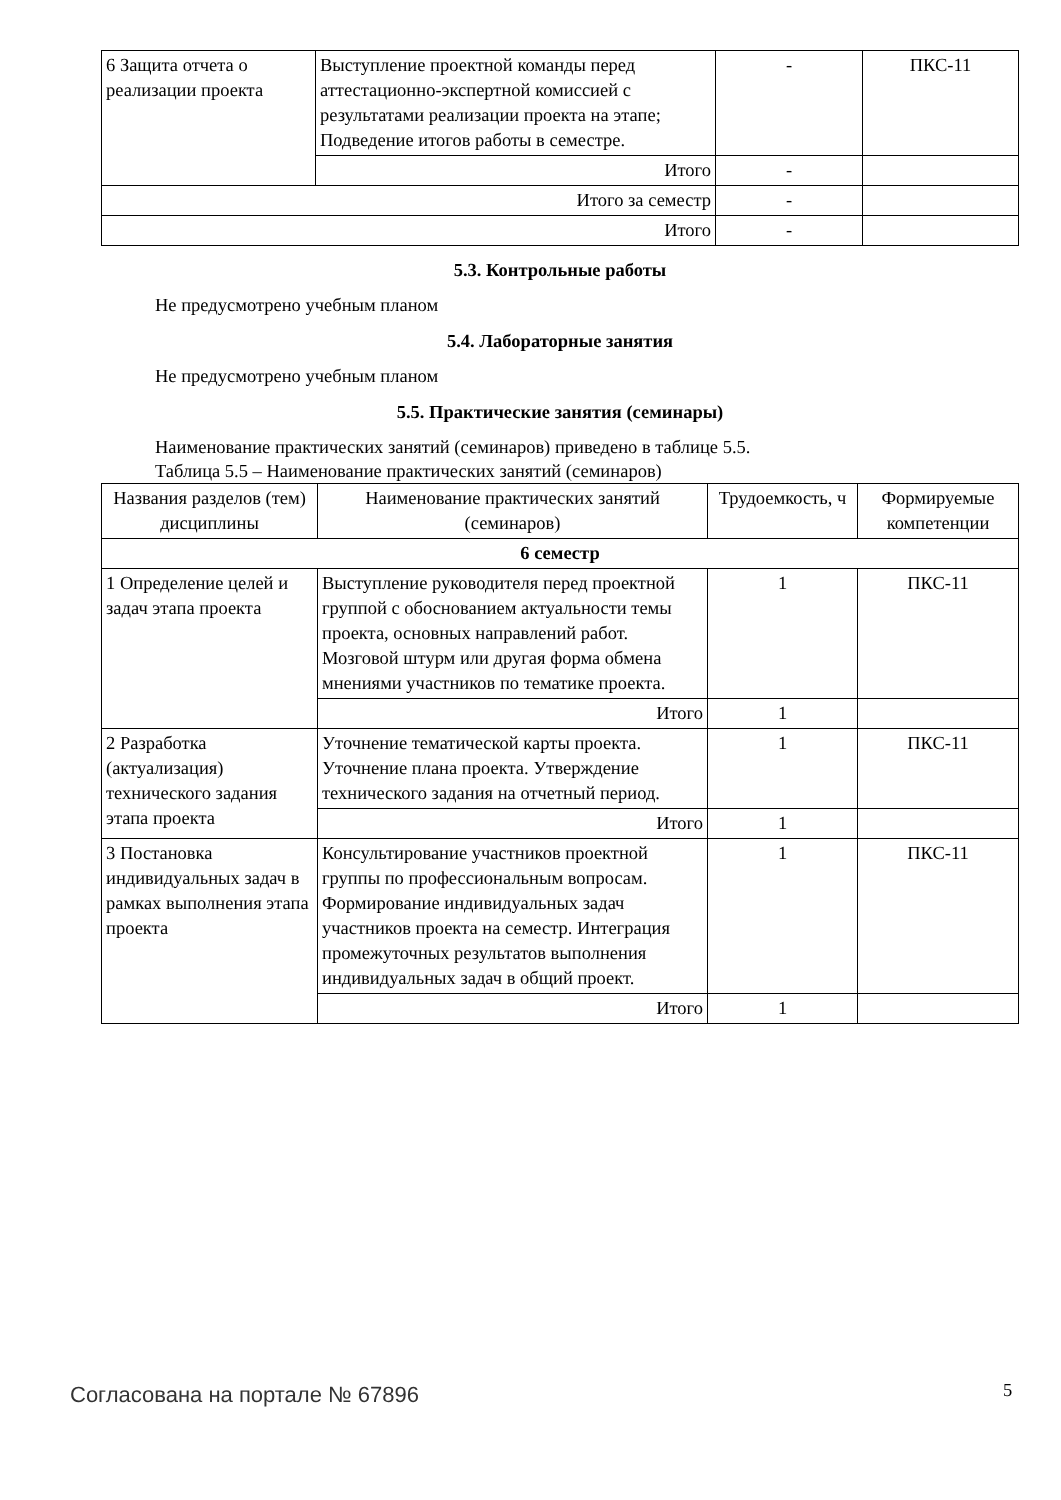| 6 Защита отчета о реализации проекта | Выступление проектной команды перед аттестационно-экспертной комиссией с результатами реализации проекта на этапе; Подведение итогов работы в семестре. | - | ПКС-11 |
| | Итого | - | |
| Итого за семестр | | - | |
| Итого | | - | |
5.3. Контрольные работы
Не предусмотрено учебным планом
5.4. Лабораторные занятия
Не предусмотрено учебным планом
5.5. Практические занятия (семинары)
Наименование практических занятий (семинаров) приведено в таблице 5.5.
Таблица 5.5 – Наименование практических занятий (семинаров)
| Названия разделов (тем) дисциплины | Наименование практических занятий (семинаров) | Трудоемкость, ч | Формируемые компетенции |
| --- | --- | --- | --- |
| 6 семестр | | | |
| 1 Определение целей и задач этапа проекта | Выступление руководителя перед проектной группой с обоснованием актуальности темы проекта, основных направлений работ. Мозговой штурм или другая форма обмена мнениями участников по тематике проекта. | 1 | ПКС-11 |
| | Итого | 1 | |
| 2 Разработка (актуализация) технического задания этапа проекта | Уточнение тематической карты проекта. Уточнение плана проекта. Утверждение технического задания на отчетный период. | 1 | ПКС-11 |
| | Итого | 1 | |
| 3 Постановка индивидуальных задач в рамках выполнения этапа проекта | Консультирование участников проектной группы по профессиональным вопросам. Формирование индивидуальных задач участников проекта на семестр. Интеграция промежуточных результатов выполнения индивидуальных задач в общий проект. | 1 | ПКС-11 |
| | Итого | 1 | |
Согласована на портале № 67896 5